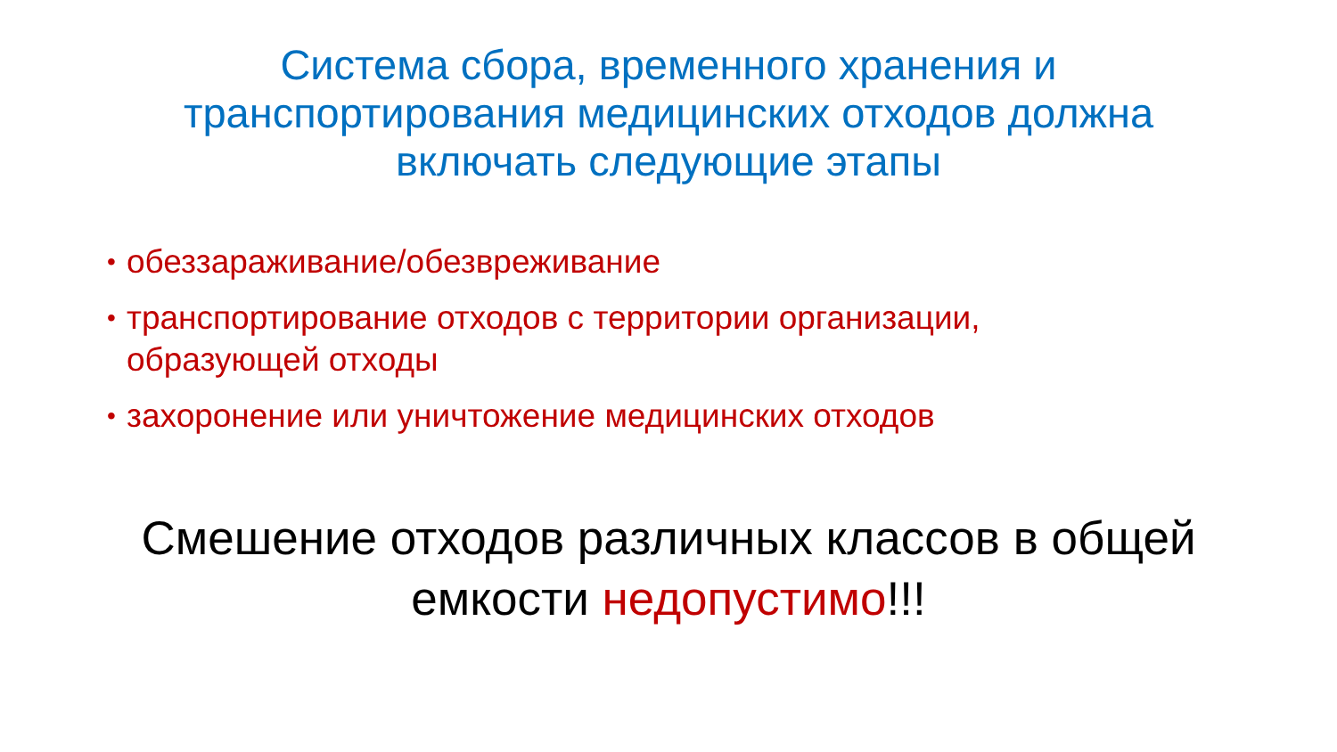Система сбора, временного хранения и
транспортирования медицинских отходов должна
включать следующие этапы
• обеззараживание/обезвреживание
• транспортирование отходов с территории организации, образующей отходы
• захоронение или уничтожение медицинских отходов
Смешение отходов различных классов в общей
емкости недопустимо!!!